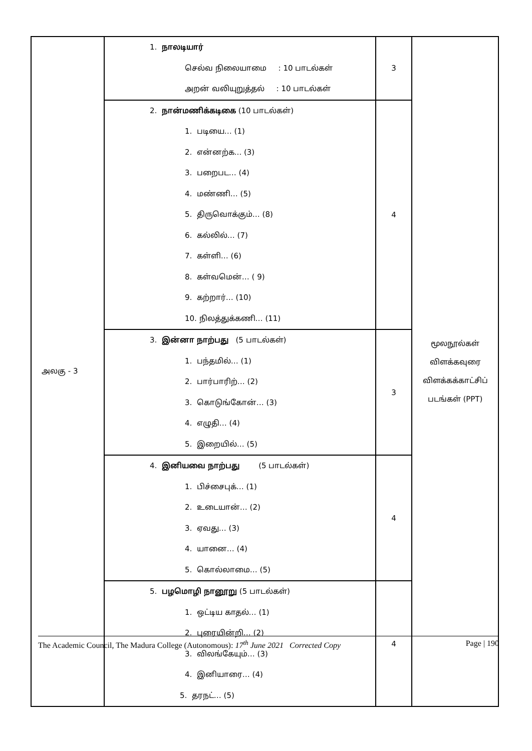| அலகு - 3 | 1. நாலடியார் செல்வ நிலையாமை : 10 பாடல்கள் அறன் வலியுறுத்தல் : 10 பாடல்கள் | 3 | மூலநூல்கள் விளக்கவுரை விளக்கக்காட்சிப் படங்கள் (PPT) |
| | 2. நான்மணிக்கடிகை (10 பாடல்கள்) 1. படியை… (1) 2. என்னற்க... (3) 3. பறைபட… (4) 4. மண்ணி… (5) 5. திருவொக்கும்… (8) 6. கல்லில்… (7) 7. கள்ளி… (6) 8. கள்வமென்… ( 9) 9. கற்றார்… (10) 10. நிலத்துக்கணி… (11) | 4 | |
| | 3. இன்னா நாற்பது (5 பாடல்கள்) 1. பந்தமில்… (1) 2. பார்பாரிற்… (2) 3. கொடுங்கோன்… (3) 4. எழுதி… (4) 5. இறையில்… (5) | 3 | |
| | 4. இனியவை நாற்பது (5 பாடல்கள்) 1. பிச்சைபுக்… (1) 2. உடையான்… (2) 3. ஏவது… (3) 4. யானை… (4) 5. கொல்லாமை… (5) | 4 | |
| | 5. பழமொழி நானூறு (5 பாடல்கள்) 1. ஒட்டிய காதல்… (1) 2. புரையின்றி… (2) 3. விலங்கேயும்… (3) 4. இனியாரை… (4) 5. தரநட்… (5) | 4 | |
The Academic Council, The Madura College (Autonomous): 17<sup>th</sup> June 2021 Corrected Copy Page | 190